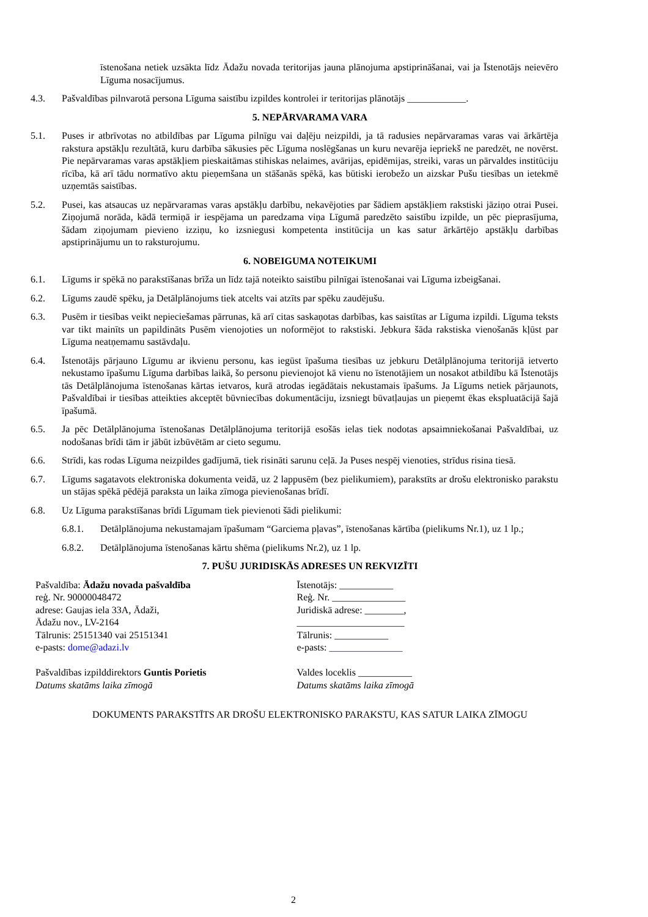īstenošana netiek uzsākta līdz Ādažu novada teritorijas jauna plānojuma apstiprināšanai, vai ja Īstenotājs neievēro Līguma nosacījumus.
4.3. Pašvaldības pilnvarotā persona Līguma saistību izpildes kontrolei ir teritorijas plānotājs ____________.
5. NEPĀRVARAMA VARA
5.1. Puses ir atbrīvotas no atbildības par Līguma pilnīgu vai daļēju neizpildi, ja tā radusies nepārvaramas varas vai ārkārtēja rakstura apstākļu rezultātā, kuru darbība sākusies pēc Līguma noslēgšanas un kuru nevarēja iepriekš ne paredzēt, ne novērst. Pie nepārvaramas varas apstākļiem pieskaitāmas stihiskas nelaimes, avārijas, epidēmijas, streiki, varas un pārvaldes institūciju rīcība, kā arī tādu normatīvo aktu pieņemšana un stāšanās spēkā, kas būtiski ierobežo un aizskar Pušu tiesības un ietekmē uzņemtās saistības.
5.2. Pusei, kas atsaucas uz nepārvaramas varas apstākļu darbību, nekavējoties par šādiem apstākļiem rakstiski jāziņo otrai Pusei. Ziņojumā norāda, kādā termiņā ir iespējama un paredzama viņa Līgumā paredzēto saistību izpilde, un pēc pieprasījuma, šādam ziņojumam pievieno izziņu, ko izsniegusi kompetenta institūcija un kas satur ārkārtējo apstākļu darbības apstiprinājumu un to raksturojumu.
6. NOBEIGUMA NOTEIKUMI
6.1. Līgums ir spēkā no parakstīšanas brīža un līdz tajā noteikto saistību pilnīgai īstenošanai vai Līguma izbeigšanai.
6.2. Līgums zaudē spēku, ja Detālplānojums tiek atcelts vai atzīts par spēku zaudējušu.
6.3. Pusēm ir tiesības veikt nepieciešamas pārrunas, kā arī citas saskaņotas darbības, kas saistītas ar Līguma izpildi. Līguma teksts var tikt mainīts un papildināts Pusēm vienojoties un noformējot to rakstiski. Jebkura šāda rakstiska vienošanās kļūst par Līguma neatņemamu sastāvdaļu.
6.4. Īstenotājs pārjauno Līgumu ar ikvienu personu, kas iegūst īpašuma tiesības uz jebkuru Detālplānojuma teritorijā ietverto nekustamo īpašumu Līguma darbības laikā, šo personu pievienojot kā vienu no īstenotājiem un nosakot atbildību kā Īstenotājs tās Detālplānojuma īstenošanas kārtas ietvaros, kurā atrodas iegādātais nekustamais īpašums. Ja Līgums netiek pārjaunots, Pašvaldībai ir tiesības atteikties akceptēt būvniecības dokumentāciju, izsniegt būvatļaujas un pieņemt ēkas ekspluatācijā šajā īpašumā.
6.5. Ja pēc Detālplānojuma īstenošanas Detālplānojuma teritorijā esošās ielas tiek nodotas apsaimniekošanai Pašvaldībai, uz nodošanas brīdi tām ir jābūt izbūvētām ar cieto segumu.
6.6. Strīdi, kas rodas Līguma neizpildes gadījumā, tiek risināti sarunu ceļā. Ja Puses nespēj vienoties, strīdus risina tiesā.
6.7. Līgums sagatavots elektroniska dokumenta veidā, uz 2 lappusēm (bez pielikumiem), parakstīts ar drošu elektronisko parakstu un stājas spēkā pēdējā paraksta un laika zīmoga pievienošanas brīdī.
6.8. Uz Līguma parakstīšanas brīdi Līgumam tiek pievienoti šādi pielikumi:
6.8.1. Detālplānojuma nekustamajam īpašumam “Garciema pļavas”, īstenošanas kārtība (pielikums Nr.1), uz 1 lp.;
6.8.2. Detālplānojuma īstenošanas kārtu shēma (pielikums Nr.2), uz 1 lp.
7. PUŠU JURIDISKĀS ADRESES UN REKVIZĪTI
Pašvaldība: Ādažu novada pašvaldība
reģ. Nr. 90000048472
adrese: Gaujas iela 33A, Ādaži,
Ādažu nov., LV-2164
Tālrunis: 25151340 vai 25151341
e-pasts: dome@adazi.lv
Pašvaldības izpilddirektors Guntis Porietis
Datums skatāms laika zīmogā
Īstenotājs: ___________
Reģ. Nr. _______________
Juridiskā adrese: ________,
______________________
Tālrunis: ___________
e-pasts: _______________
Valdes loceklis ___________
Datums skatāms laika zīmogā
DOKUMENTS PARAKSTĪTS AR DROŠU ELEKTRONISKO PARAKSTU, KAS SATUR LAIKA ZĪMOGU
2